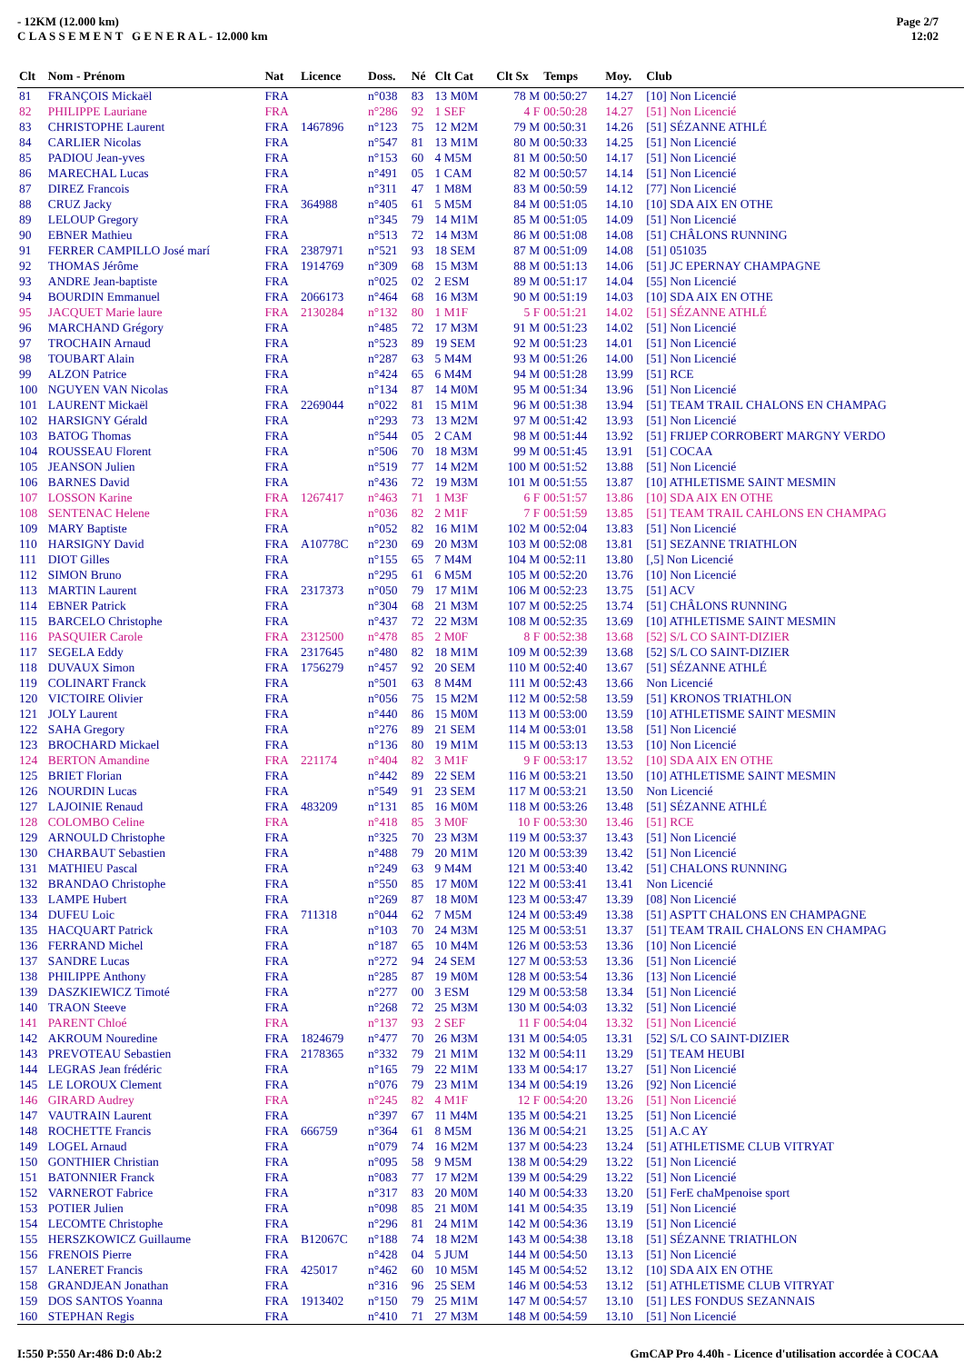- 12KM (12.000 km)
C L A S S E M E N T G E N E R A L - 12.000 km
Page 2/7
12:02
| Clt | Nom - Prénom | Nat | Licence | Doss. | Né | Clt Cat | Clt Sx | Temps | Moy. | Club |
| --- | --- | --- | --- | --- | --- | --- | --- | --- | --- | --- |
| 81 | FRANÇOIS Mickaël | FRA | | n°038 | 83 | 13 M0M | 78 M | 00:50:27 | 14.27 | [10] Non Licencié |
| 82 | PHILIPPE Lauriane | FRA | | n°286 | 92 | 1 SEF | 4 F | 00:50:28 | 14.27 | [51] Non Licencié |
| 83 | CHRISTOPHE Laurent | FRA | 1467896 | n°123 | 75 | 12 M2M | 79 M | 00:50:31 | 14.26 | [51] SÉZANNE ATHLÉ |
| 84 | CARLIER Nicolas | FRA | | n°547 | 81 | 13 M1M | 80 M | 00:50:33 | 14.25 | [51] Non Licencié |
| 85 | PADIOU Jean-yves | FRA | | n°153 | 60 | 4 M5M | 81 M | 00:50:50 | 14.17 | [51] Non Licencié |
| 86 | MARECHAL Lucas | FRA | | n°491 | 05 | 1 CAM | 82 M | 00:50:57 | 14.14 | [51] Non Licencié |
| 87 | DIREZ Francois | FRA | | n°311 | 47 | 1 M8M | 83 M | 00:50:59 | 14.12 | [77] Non Licencié |
| 88 | CRUZ Jacky | FRA | 364988 | n°405 | 61 | 5 M5M | 84 M | 00:51:05 | 14.10 | [10] SDA AIX EN OTHE |
| 89 | LELOUP Gregory | FRA | | n°345 | 79 | 14 M1M | 85 M | 00:51:05 | 14.09 | [51] Non Licencié |
| 90 | EBNER Mathieu | FRA | | n°513 | 72 | 14 M3M | 86 M | 00:51:08 | 14.08 | [51] CHÂLONS RUNNING |
| 91 | FERRER CAMPILLO José marí | FRA | 2387971 | n°521 | 93 | 18 SEM | 87 M | 00:51:09 | 14.08 | [51] 051035 |
| 92 | THOMAS Jérôme | FRA | 1914769 | n°309 | 68 | 15 M3M | 88 M | 00:51:13 | 14.06 | [51] JC EPERNAY CHAMPAGNE |
| 93 | ANDRE Jean-baptiste | FRA | | n°025 | 02 | 2 ESM | 89 M | 00:51:17 | 14.04 | [55] Non Licencié |
| 94 | BOURDIN Emmanuel | FRA | 2066173 | n°464 | 68 | 16 M3M | 90 M | 00:51:19 | 14.03 | [10] SDA AIX EN OTHE |
| 95 | JACQUET Marie laure | FRA | 2130284 | n°132 | 80 | 1 M1F | 5 F | 00:51:21 | 14.02 | [51] SÉZANNE ATHLÉ |
| 96 | MARCHAND Grégory | FRA | | n°485 | 72 | 17 M3M | 91 M | 00:51:23 | 14.02 | [51] Non Licencié |
| 97 | TROCHAIN Arnaud | FRA | | n°523 | 89 | 19 SEM | 92 M | 00:51:23 | 14.01 | [51] Non Licencié |
| 98 | TOUBART Alain | FRA | | n°287 | 63 | 5 M4M | 93 M | 00:51:26 | 14.00 | [51] Non Licencié |
| 99 | ALZON Patrice | FRA | | n°424 | 65 | 6 M4M | 94 M | 00:51:28 | 13.99 | [51] RCE |
| 100 | NGUYEN VAN Nicolas | FRA | | n°134 | 87 | 14 M0M | 95 M | 00:51:34 | 13.96 | [51] Non Licencié |
| 101 | LAURENT Mickaël | FRA | 2269044 | n°022 | 81 | 15 M1M | 96 M | 00:51:38 | 13.94 | [51] TEAM TRAIL CHALONS EN CHAMPAG |
| 102 | HARSIGNY Gérald | FRA | | n°293 | 73 | 13 M2M | 97 M | 00:51:42 | 13.93 | [51] Non Licencié |
| 103 | BATOG Thomas | FRA | | n°544 | 05 | 2 CAM | 98 M | 00:51:44 | 13.92 | [51] FRIJEP CORROBERT MARGNY VERDO |
| 104 | ROUSSEAU Florent | FRA | | n°506 | 70 | 18 M3M | 99 M | 00:51:45 | 13.91 | [51] COCAA |
| 105 | JEANSON Julien | FRA | | n°519 | 77 | 14 M2M | 100 M | 00:51:52 | 13.88 | [51] Non Licencié |
| 106 | BARNES David | FRA | | n°436 | 72 | 19 M3M | 101 M | 00:51:55 | 13.87 | [10] ATHLETISME SAINT MESMIN |
| 107 | LOSSON Karine | FRA | 1267417 | n°463 | 71 | 1 M3F | 6 F | 00:51:57 | 13.86 | [10] SDA AIX EN OTHE |
| 108 | SENTENAC Helene | FRA | | n°036 | 82 | 2 M1F | 7 F | 00:51:59 | 13.85 | [51] TEAM TRAIL CAHLONS EN CHAMPAG |
| 109 | MARY Baptiste | FRA | | n°052 | 82 | 16 M1M | 102 M | 00:52:04 | 13.83 | [51] Non Licencié |
| 110 | HARSIGNY David | FRA | A10778C | n°230 | 69 | 20 M3M | 103 M | 00:52:08 | 13.81 | [51] SEZANNE TRIATHLON |
| 111 | DIOT Gilles | FRA | | n°155 | 65 | 7 M4M | 104 M | 00:52:11 | 13.80 | [,5] Non Licencié |
| 112 | SIMON Bruno | FRA | | n°295 | 61 | 6 M5M | 105 M | 00:52:20 | 13.76 | [10] Non Licencié |
| 113 | MARTIN Laurent | FRA | 2317373 | n°050 | 79 | 17 M1M | 106 M | 00:52:23 | 13.75 | [51] ACV |
| 114 | EBNER Patrick | FRA | | n°304 | 68 | 21 M3M | 107 M | 00:52:25 | 13.74 | [51] CHÂLONS RUNNING |
| 115 | BARCELO Christophe | FRA | | n°437 | 72 | 22 M3M | 108 M | 00:52:35 | 13.69 | [10] ATHLETISME SAINT MESMIN |
| 116 | PASQUIER Carole | FRA | 2312500 | n°478 | 85 | 2 M0F | 8 F | 00:52:38 | 13.68 | [52] S/L CO SAINT-DIZIER |
| 117 | SEGELA Eddy | FRA | 2317645 | n°480 | 82 | 18 M1M | 109 M | 00:52:39 | 13.68 | [52] S/L CO SAINT-DIZIER |
| 118 | DUVAUX Simon | FRA | 1756279 | n°457 | 92 | 20 SEM | 110 M | 00:52:40 | 13.67 | [51] SÉZANNE ATHLÉ |
| 119 | COLINART Franck | FRA | | n°501 | 63 | 8 M4M | 111 M | 00:52:43 | 13.66 | Non Licencié |
| 120 | VICTOIRE Olivier | FRA | | n°056 | 75 | 15 M2M | 112 M | 00:52:58 | 13.59 | [51] KRONOS TRIATHLON |
| 121 | JOLY Laurent | FRA | | n°440 | 86 | 15 M0M | 113 M | 00:53:00 | 13.59 | [10] ATHLETISME SAINT MESMIN |
| 122 | SAHA Gregory | FRA | | n°276 | 89 | 21 SEM | 114 M | 00:53:01 | 13.58 | [51] Non Licencié |
| 123 | BROCHARD Mickael | FRA | | n°136 | 80 | 19 M1M | 115 M | 00:53:13 | 13.53 | [10] Non Licencié |
| 124 | BERTON Amandine | FRA | 221174 | n°404 | 82 | 3 M1F | 9 F | 00:53:17 | 13.52 | [10] SDA AIX EN OTHE |
| 125 | BRIET Florian | FRA | | n°442 | 89 | 22 SEM | 116 M | 00:53:21 | 13.50 | [10] ATHLETISME SAINT MESMIN |
| 126 | NOURDIN Lucas | FRA | | n°549 | 91 | 23 SEM | 117 M | 00:53:21 | 13.50 | Non Licencié |
| 127 | LAJOINIE Renaud | FRA | 483209 | n°131 | 85 | 16 M0M | 118 M | 00:53:26 | 13.48 | [51] SÉZANNE ATHLÉ |
| 128 | COLOMBO Celine | FRA | | n°418 | 85 | 3 M0F | 10 F | 00:53:30 | 13.46 | [51] RCE |
| 129 | ARNOULD Christophe | FRA | | n°325 | 70 | 23 M3M | 119 M | 00:53:37 | 13.43 | [51] Non Licencié |
| 130 | CHARBAUT Sebastien | FRA | | n°488 | 79 | 20 M1M | 120 M | 00:53:39 | 13.42 | [51] Non Licencié |
| 131 | MATHIEU Pascal | FRA | | n°249 | 63 | 9 M4M | 121 M | 00:53:40 | 13.42 | [51] CHALONS RUNNING |
| 132 | BRANDAO Christophe | FRA | | n°550 | 85 | 17 M0M | 122 M | 00:53:41 | 13.41 | Non Licencié |
| 133 | LAMPE Hubert | FRA | | n°269 | 87 | 18 M0M | 123 M | 00:53:47 | 13.39 | [08] Non Licencié |
| 134 | DUFEU Loic | FRA | 711318 | n°044 | 62 | 7 M5M | 124 M | 00:53:49 | 13.38 | [51] ASPTT CHALONS EN CHAMPAGNE |
| 135 | HACQUART Patrick | FRA | | n°103 | 70 | 24 M3M | 125 M | 00:53:51 | 13.37 | [51] TEAM TRAIL CHALONS EN CHAMPAG |
| 136 | FERRAND Michel | FRA | | n°187 | 65 | 10 M4M | 126 M | 00:53:53 | 13.36 | [10] Non Licencié |
| 137 | SANDRE Lucas | FRA | | n°272 | 94 | 24 SEM | 127 M | 00:53:53 | 13.36 | [51] Non Licencié |
| 138 | PHILIPPE Anthony | FRA | | n°285 | 87 | 19 M0M | 128 M | 00:53:54 | 13.36 | [13] Non Licencié |
| 139 | DASZKIEWICZ Timoté | FRA | | n°277 | 00 | 3 ESM | 129 M | 00:53:58 | 13.34 | [51] Non Licencié |
| 140 | TRAON Steeve | FRA | | n°268 | 72 | 25 M3M | 130 M | 00:54:03 | 13.32 | [51] Non Licencié |
| 141 | PARENT Chloé | FRA | | n°137 | 93 | 2 SEF | 11 F | 00:54:04 | 13.32 | [51] Non Licencié |
| 142 | AKROUM Nouredine | FRA | 1824679 | n°477 | 70 | 26 M3M | 131 M | 00:54:05 | 13.31 | [52] S/L CO SAINT-DIZIER |
| 143 | PREVOTEAU Sebastien | FRA | 2178365 | n°332 | 79 | 21 M1M | 132 M | 00:54:11 | 13.29 | [51] TEAM HEUBI |
| 144 | LEGRAS Jean frédéric | FRA | | n°165 | 79 | 22 M1M | 133 M | 00:54:17 | 13.27 | [51] Non Licencié |
| 145 | LE LOROUX Clement | FRA | | n°076 | 79 | 23 M1M | 134 M | 00:54:19 | 13.26 | [92] Non Licencié |
| 146 | GIRARD Audrey | FRA | | n°245 | 82 | 4 M1F | 12 F | 00:54:20 | 13.26 | [51] Non Licencié |
| 147 | VAUTRAIN Laurent | FRA | | n°397 | 67 | 11 M4M | 135 M | 00:54:21 | 13.25 | [51] Non Licencié |
| 148 | ROCHETTE Francis | FRA | 666759 | n°364 | 61 | 8 M5M | 136 M | 00:54:21 | 13.25 | [51] A.C AY |
| 149 | LOGEL Arnaud | FRA | | n°079 | 74 | 16 M2M | 137 M | 00:54:23 | 13.24 | [51] ATHLETISME CLUB VITRYAT |
| 150 | GONTHIER Christian | FRA | | n°095 | 58 | 9 M5M | 138 M | 00:54:29 | 13.22 | [51] Non Licencié |
| 151 | BATONNIER Franck | FRA | | n°083 | 77 | 17 M2M | 139 M | 00:54:29 | 13.22 | [51] Non Licencié |
| 152 | VARNEROT Fabrice | FRA | | n°317 | 83 | 20 M0M | 140 M | 00:54:33 | 13.20 | [51] FerE chaMpenoise sport |
| 153 | POTIER Julien | FRA | | n°098 | 85 | 21 M0M | 141 M | 00:54:35 | 13.19 | [51] Non Licencié |
| 154 | LECOMTE Christophe | FRA | | n°296 | 81 | 24 M1M | 142 M | 00:54:36 | 13.19 | [51] Non Licencié |
| 155 | HERSZKOWICZ Guillaume | FRA | B12067C | n°188 | 74 | 18 M2M | 143 M | 00:54:38 | 13.18 | [51] SÉZANNE TRIATHLON |
| 156 | FRENOIS Pierre | FRA | | n°428 | 04 | 5 JUM | 144 M | 00:54:50 | 13.13 | [51] Non Licencié |
| 157 | LANERET Francis | FRA | 425017 | n°462 | 60 | 10 M5M | 145 M | 00:54:52 | 13.12 | [10] SDA AIX EN OTHE |
| 158 | GRANDJEAN Jonathan | FRA | | n°316 | 96 | 25 SEM | 146 M | 00:54:53 | 13.12 | [51] ATHLETISME CLUB VITRYAT |
| 159 | DOS SANTOS Yoanna | FRA | 1913402 | n°150 | 79 | 25 M1M | 147 M | 00:54:57 | 13.10 | [51] LES FONDUS SEZANNAIS |
| 160 | STEPHAN Regis | FRA | | n°410 | 71 | 27 M3M | 148 M | 00:54:59 | 13.10 | [51] Non Licencié |
I:550 P:550 Ar:486 D:0 Ab:2 GmCAP Pro 4.40h - Licence d'utilisation accordée à COCAA